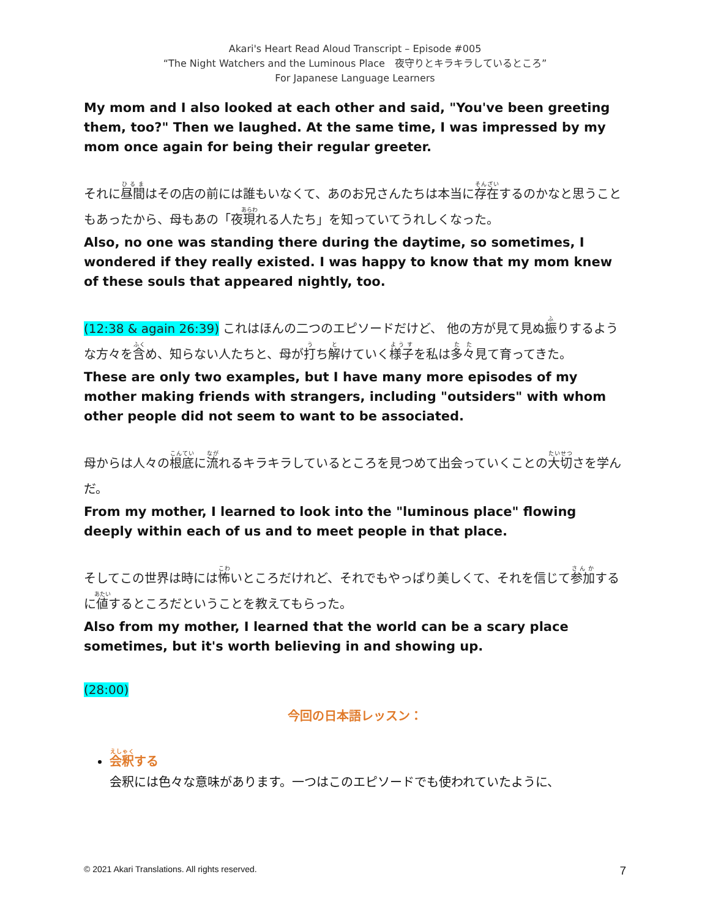Akari's Heart Read Aloud Transcript – Episode #005
“The Night Watchers and the Luminous Place　夜守りとキラキラしているところ”
For Japanese Language Learners
My mom and I also looked at each other and said, "You've been greeting them, too?" Then we laughed. At the same time, I was impressed by my mom once again for being their regular greeter.
それに昼間はその店の前には誰もいなくて、あのお兄さんたちは本当に存在するのかなと思うこともあったから、母もあの「夜現れる人たち」を知っていてうれしくなった。
Also, no one was standing there during the daytime, so sometimes, I wondered if they really existed. I was happy to know that my mom knew of these souls that appeared nightly, too.
(12:38 & again 26:39) これはほんの二つのエピソードだけど、 他の方が見て見ぬ振りするような方々を含め、知らない人たちと、母が打ち解けていく様子を私は多々見て育ってきた。
These are only two examples, but I have many more episodes of my mother making friends with strangers, including "outsiders" with whom other people did not seem to want to be associated.
母からは人々の根底に流れるキラキラしているところを見つめて出会っていくことの大切さを学んだ。
From my mother, I learned to look into the "luminous place" flowing deeply within each of us and to meet people in that place.
そしてこの世界は時には怖いところだけれど、それでもやっぱり美しくて、それを信じて参加するに値するところだということを教えてもらった。
Also from my mother, I learned that the world can be a scary place sometimes, but it's worth believing in and showing up.
(28:00)
今回の日本語レッスン：
会釈する
会釈には色々な意味があります。一つはこのエピソードでも使われていたように、
© 2021 Akari Translations. All rights reserved. 7